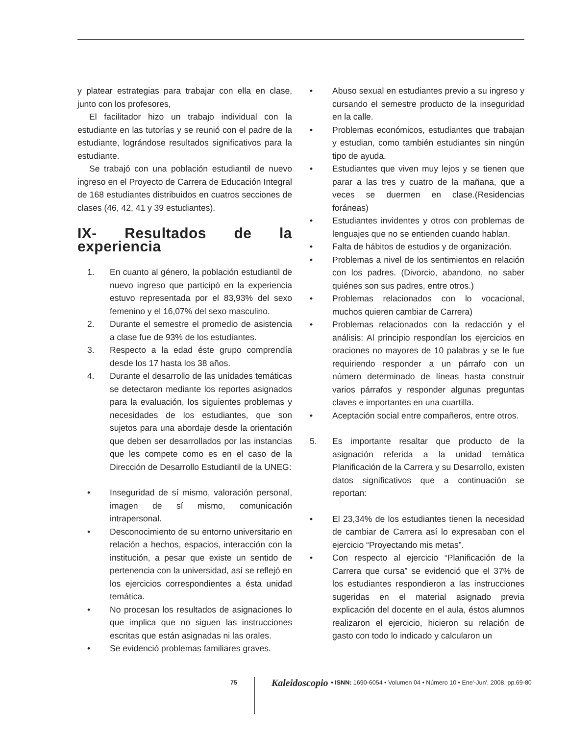y platear estrategias para trabajar con ella en clase, junto con los profesores,
El facilitador hizo un trabajo individual con la estudiante en las tutorías y se reunió con el padre de la estudiante, lográndose resultados significativos para la estudiante.
Se trabajó con una población estudiantil de nuevo ingreso en el Proyecto de Carrera de Educación Integral de 168 estudiantes distribuidos en cuatros secciones de clases (46, 42, 41 y 39 estudiantes).
IX- Resultados de la experiencia
1. En cuanto al género, la población estudiantil de nuevo ingreso que participó en la experiencia estuvo representada por el 83,93% del sexo femenino y el 16,07% del sexo masculino.
2. Durante el semestre el promedio de asistencia a clase fue de 93% de los estudiantes.
3. Respecto a la edad éste grupo comprendía desde los 17 hasta los 38 años.
4. Durante el desarrollo de las unidades temáticas se detectaron mediante los reportes asignados para la evaluación, los siguientes problemas y necesidades de los estudiantes, que son sujetos para una abordaje desde la orientación que deben ser desarrollados por las instancias que les compete como es en el caso de la Dirección de Desarrollo Estudiantil de la UNEG:
• Inseguridad de sí mismo, valoración personal, imagen de sí mismo, comunicación intrapersonal.
• Desconocimiento de su entorno universitario en relación a hechos, espacios, interacción con la institución, a pesar que existe un sentido de pertenencia con la universidad, así se reflejó en los ejercicios correspondientes a ésta unidad temática.
• No procesan los resultados de asignaciones lo que implica que no siguen las instrucciones escritas que están asignadas ni las orales.
• Se evidenció problemas familiares graves.
• Abuso sexual en estudiantes previo a su ingreso y cursando el semestre producto de la inseguridad en la calle.
• Problemas económicos, estudiantes que trabajan y estudian, como también estudiantes sin ningún tipo de ayuda.
• Estudiantes que viven muy lejos y se tienen que parar a las tres y cuatro de la mañana, que a veces se duermen en clase.(Residencias foráneas)
• Estudiantes invidentes y otros con problemas de lenguajes que no se entienden cuando hablan.
• Falta de hábitos de estudios y de organización.
• Problemas a nivel de los sentimientos en relación con los padres. (Divorcio, abandono, no saber quiénes son sus padres, entre otros.)
• Problemas relacionados con lo vocacional, muchos quieren cambiar de Carrera)
• Problemas relacionados con la redacción y el análisis: Al principio respondían los ejercicios en oraciones no mayores de 10 palabras y se le fue requiriendo responder a un párrafo con un número determinado de líneas hasta construir varios párrafos y responder algunas preguntas claves e importantes en una cuartilla.
• Aceptación social entre compañeros, entre otros.
5. Es importante resaltar que producto de la asignación referida a la unidad temática Planificación de la Carrera y su Desarrollo, existen datos significativos que a continuación se reportan:
• El 23,34% de los estudiantes tienen la necesidad de cambiar de Carrera así lo expresaban con el ejercicio “Proyectando mis metas”.
• Con respecto al ejercicio “Planificación de la Carrera que cursa” se evidenció que el 37% de los estudiantes respondieron a las instrucciones sugeridas en el material asignado previa explicación del docente en el aula, éstos alumnos realizaron el ejercicio, hicieron su relación de gasto con todo lo indicado y calcularon un
75 Kaleidoscopio • ISNN: 1690-6054 • Volumen 04 • Número 10 • Ene'-Jun', 2008. pp.69-80